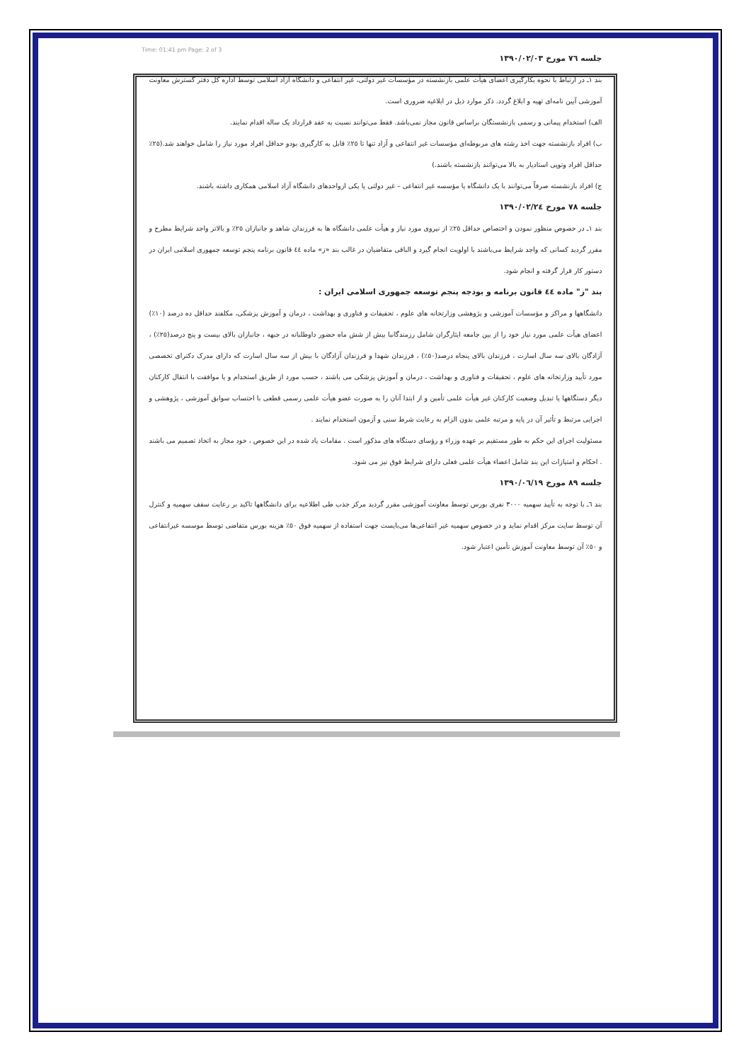Time: 01:41 pm Page: 2 of 3
جلسه ٧٦ مورخ ١٣٩٠/٠٢/٠٣
بند ١ـ در ارتباط با نحوه بکارگیری اعضای هیأت علمی بازنشسته در مؤسسات غیر دولتی، غیر انتفاعی و دانشگاه آزاد اسلامی توسط اداره کل دفتر گسترش معاونت آموزشی آیین نامه‌ای تهیه و ابلاغ گردد. ذکر موارد ذیل در ابلاغیه ضروری است.
الف) استخدام پیمانی و رسمی بازنشستگان براساس قانون مجاز نمی‌باشد. فقط می‌توانند نسبت به عقد قرارداد یک ساله اقدام نمایند.
ب) افراد بازنشسته جهت اخذ رشته های مربوطه‌ای مؤسسات غیر انتفاعی و آزاد تنها تا ٢٥٪ قابل به کارگیری بودو حداقل افراد مورد نیاز را شامل خواهند شد.(٢٥٪ حداقل افراد وتوپی استادیار به بالا می‌توانند بازنشسته باشند.)
ج) افراد بازنشسته صرفاً می‌توانند با یک دانشگاه یا مؤسسه غیر انتفاعی – غیر دولتی یا یکی ازواحدهای دانشگاه آزاد اسلامی همکاری داشته باشند.
جلسه ٧٨ مورخ ١٣٩٠/٠٢/٢٤
بند ١ـ در خصوص منظور نمودن و اختصاص حداقل ٢٥٪ از نیروی مورد نیاز و هیأت علمی دانشگاه ها به فرزندان شاهد و جانبازان ٢٥٪ و بالاتر واجد شرایط مطرح و مقرر گردید کسانی که واجد شرایط می‌باشند با اولویت انجام گیرد و الباقی متقاضیان در غالب بند «ز» ماده ٤٤ قانون برنامه پنجم توسعه جمهوری اسلامی ایران در دستور کار قرار گرفته و انجام شود.
بند "ز" ماده ٤٤ قانون برنامه و بودجه پنجم توسعه جمهوری اسلامی ایران :
دانشگاهها و مراکز و مؤسسات آموزشی و پژوهشی وزارتخانه های علوم ، تحقیقات و فناوری و بهداشت ، درمان و آموزش پزشکی، مکلفند حداقل ده درصد (١٠٪) اعضای هیأت علمی مورد نیاز خود را از بین جامعه ایثارگران شامل رزمندگانبا بیش از شش ماه حضور داوطلبانه در جبهه ، جانبازان بالای بیست و پنج درصد(٢٥٪) ، آزادگان بالای سه سال اسارت ، فرزندان بالای پنجاه درصد(٥٠٪) ، فرزندان شهدا و فرزندان آزادگان با بیش از سه سال اسارت که دارای مدرک دکترای تخصصی مورد تأیید وزارتخانه های علوم ، تحقیقات و فناوری و بهداشت ، درمان و آموزش پزشکی می باشند ، حسب مورد از طریق استخدام و یا موافقت با انتقال کارکنان دیگر دستگاهها یا تبدیل وضعیت کارکنان غیر هیأت علمی تأمین و از ابتدا آنان را به صورت عضو هیأت علمی رسمی قطعی با احتساب سوابق آموزشی ، پژوهشی و اجرایی مرتبط و تأثیر آن در پایه و مرتبه علمی بدون الزام به رعایت شرط سنی و آزمون استخدام نمایند .
مسئولیت اجرای این حکم به طور مستقیم بر عهده وزراء و رؤسای دستگاه های مذکور است . مقامات یاد شده در این خصوص ، خود مجاز به اتخاذ تصمیم می باشند . احکام و امتیازات این بند شامل اعضاء هیأت علمی فعلی دارای شرایط فوق نیز می شود.
جلسه ٨٩ مورخ ١٣٩٠/٠٦/١٩
بند ٦ـ با توجه به تأیید سهمیه ٣٠٠٠ نفری بورس توسط معاونت آموزشی مقرر گردید مرکز جذب طی اطلاعیه برای دانشگاهها تاکید بر رعایت سقف سهمیه و کنترل آن توسط سایت مرکز اقدام نماید و در خصوص سهمیه غیر انتفاعی‌ها می‌بایست جهت استفاده از سهمیه فوق ٥٠٪ هزینه بورس متقاضی توسط موسسه غیرانتفاعی و ٥٠٪ آن توسط معاونت آموزش تأمین اعتبار شود.